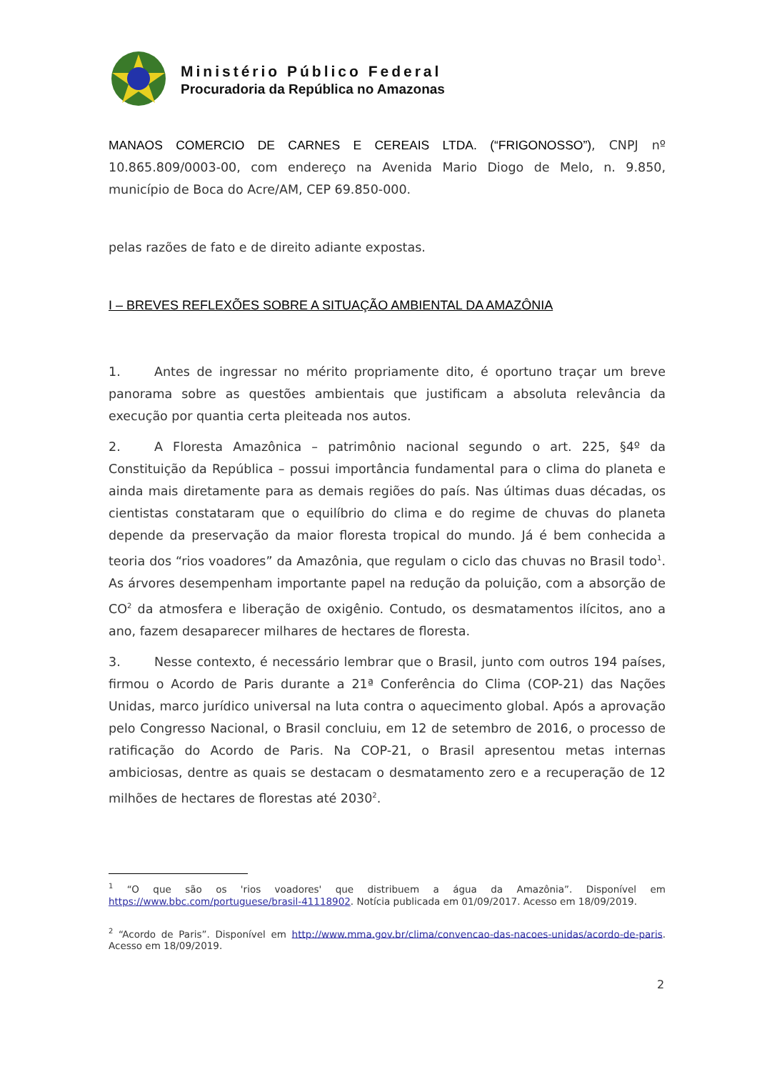Ministério Público Federal
Procuradoria da República no Amazonas
MANAOS COMERCIO DE CARNES E CEREAIS LTDA. (“FRIGONOSSO”), CNPJ nº 10.865.809/0003-00, com endereço na Avenida Mario Diogo de Melo, n. 9.850, município de Boca do Acre/AM, CEP 69.850-000.
pelas razões de fato e de direito adiante expostas.
I – BREVES REFLEXÕES SOBRE A SITUAÇÃO AMBIENTAL DA AMAZÔNIA
1. Antes de ingressar no mérito propriamente dito, é oportuno traçar um breve panorama sobre as questões ambientais que justificam a absoluta relevância da execução por quantia certa pleiteada nos autos.
2. A Floresta Amazônica – patrimônio nacional segundo o art. 225, §4º da Constituição da República – possui importância fundamental para o clima do planeta e ainda mais diretamente para as demais regiões do país. Nas últimas duas décadas, os cientistas constataram que o equilíbrio do clima e do regime de chuvas do planeta depende da preservação da maior floresta tropical do mundo. Já é bem conhecida a teoria dos “rios voadores” da Amazônia, que regulam o ciclo das chuvas no Brasil todo<sup>1</sup>. As árvores desempenham importante papel na redução da poluição, com a absorção de CO<sup>2</sup> da atmosfera e liberação de oxigênio. Contudo, os desmatamentos ilícitos, ano a ano, fazem desaparecer milhares de hectares de floresta.
3. Nesse contexto, é necessário lembrar que o Brasil, junto com outros 194 países, firmou o Acordo de Paris durante a 21ª Conferência do Clima (COP-21) das Nações Unidas, marco jurídico universal na luta contra o aquecimento global. Após a aprovação pelo Congresso Nacional, o Brasil concluiu, em 12 de setembro de 2016, o processo de ratificação do Acordo de Paris. Na COP-21, o Brasil apresentou metas internas ambiciosas, dentre as quais se destacam o desmatamento zero e a recuperação de 12 milhões de hectares de florestas até 2030<sup>2</sup>.
<sup>1</sup> “O que são os 'rios voadores' que distribuem a água da Amazônia”. Disponível em https://www.bbc.com/portuguese/brasil-41118902. Notícia publicada em 01/09/2017. Acesso em 18/09/2019.
<sup>2</sup> “Acordo de Paris”. Disponível em http://www.mma.gov.br/clima/convencao-das-nacoes-unidas/acordo-de-paris. Acesso em 18/09/2019.
2